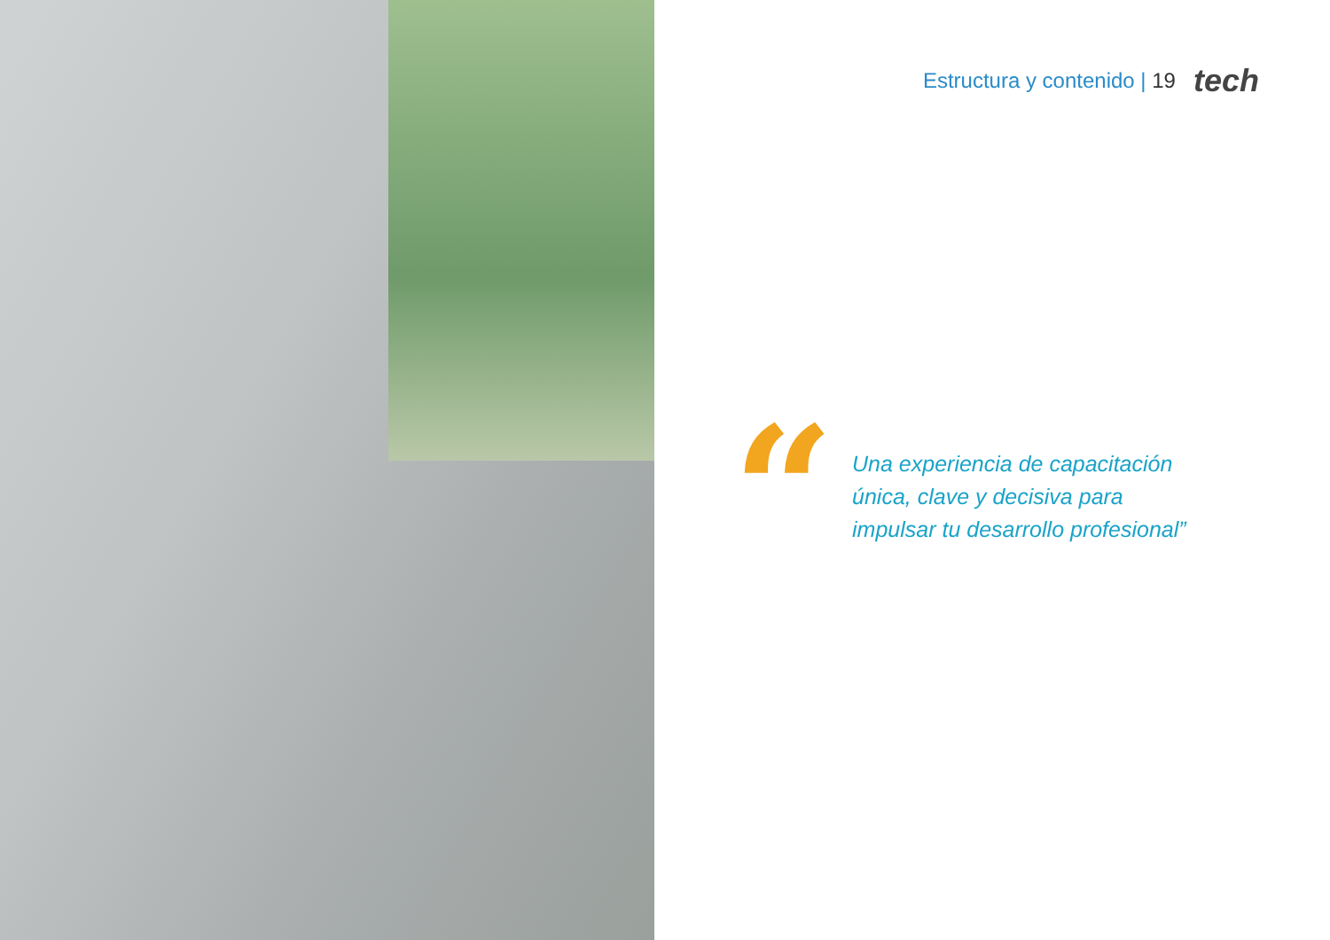Estructura y contenido | 19 tech
“
Una experiencia de capacitación única, clave y decisiva para impulsar tu desarrollo profesional”